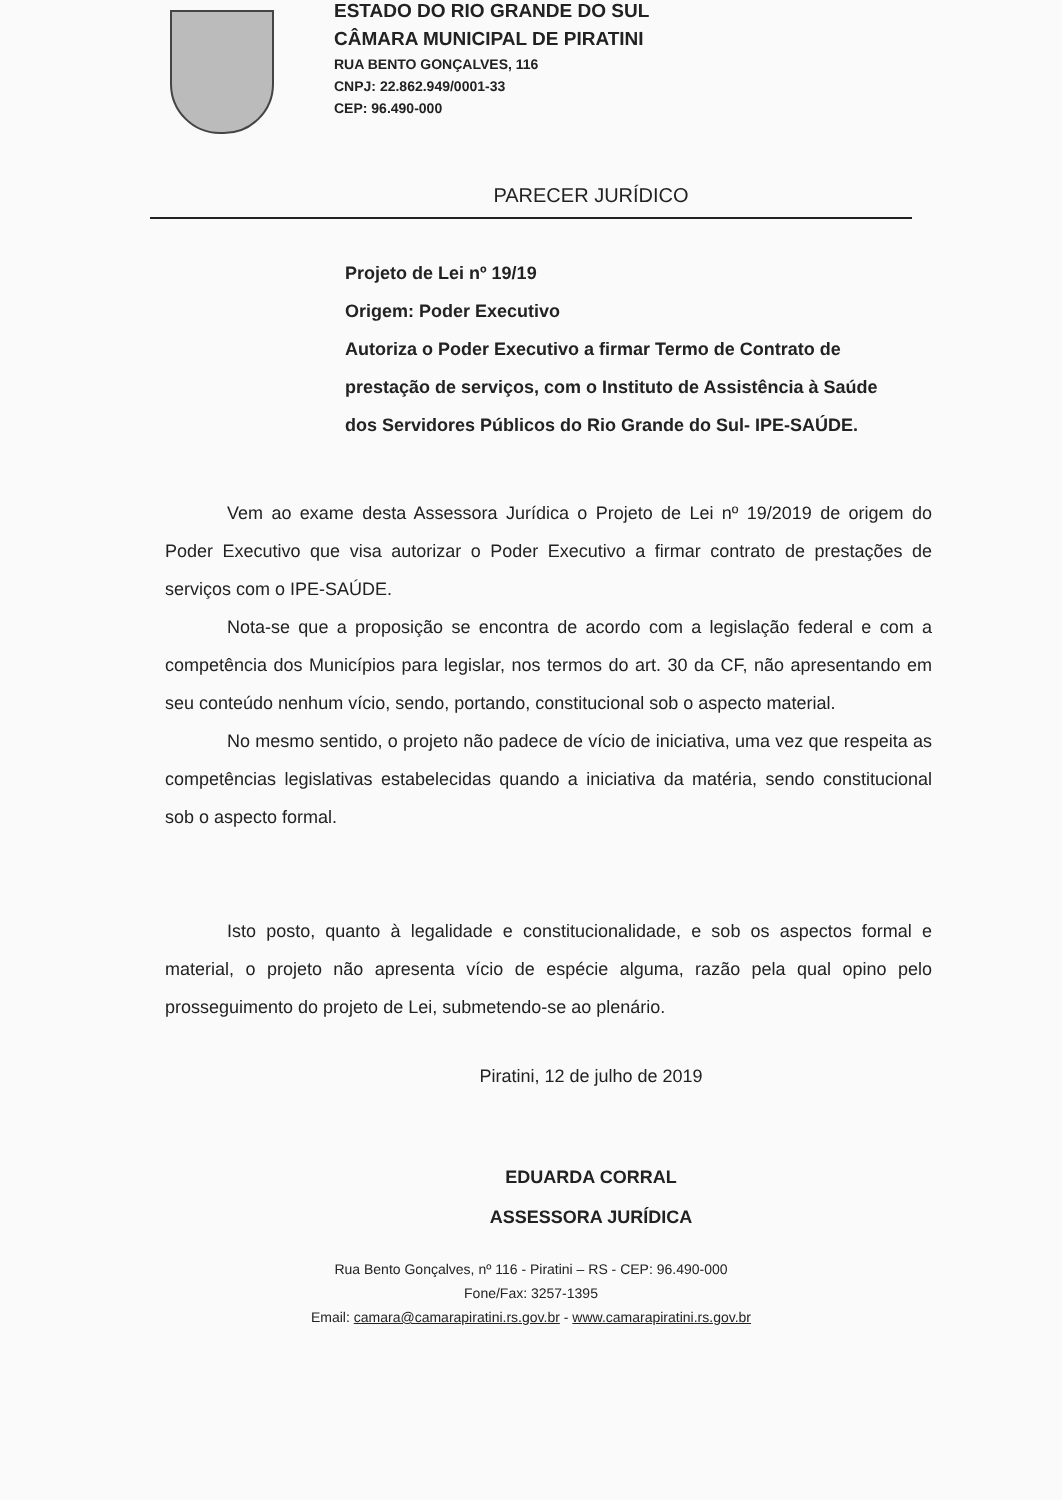ESTADO DO RIO GRANDE DO SUL
CÂMARA MUNICIPAL DE PIRATINI
RUA BENTO GONÇALVES, 116
CNPJ: 22.862.949/0001-33
CEP: 96.490-000
PARECER JURÍDICO
Projeto de Lei nº 19/19
Origem: Poder Executivo
Autoriza o Poder Executivo a firmar Termo de Contrato de prestação de serviços, com o Instituto de Assistência à Saúde dos Servidores Públicos do Rio Grande do Sul- IPE-SAÚDE.
Vem ao exame desta Assessora Jurídica o Projeto de Lei nº 19/2019 de origem do Poder Executivo que visa autorizar o Poder Executivo a firmar contrato de prestações de serviços com o IPE-SAÚDE.
Nota-se que a proposição se encontra de acordo com a legislação federal e com a competência dos Municípios para legislar, nos termos do art. 30 da CF, não apresentando em seu conteúdo nenhum vício, sendo, portando, constitucional sob o aspecto material.
No mesmo sentido, o projeto não padece de vício de iniciativa, uma vez que respeita as competências legislativas estabelecidas quando a iniciativa da matéria, sendo constitucional sob o aspecto formal.
Isto posto, quanto à legalidade e constitucionalidade, e sob os aspectos formal e material, o projeto não apresenta vício de espécie alguma, razão pela qual opino pelo prosseguimento do projeto de Lei, submetendo-se ao plenário.
Piratini, 12 de julho de 2019
EDUARDA CORRAL
ASSESSORA JURÍDICA
Rua Bento Gonçalves, nº 116 - Piratini – RS - CEP: 96.490-000
Fone/Fax: 3257-1395
Email: camara@camarapiratini.rs.gov.br - www.camarapiratini.rs.gov.br